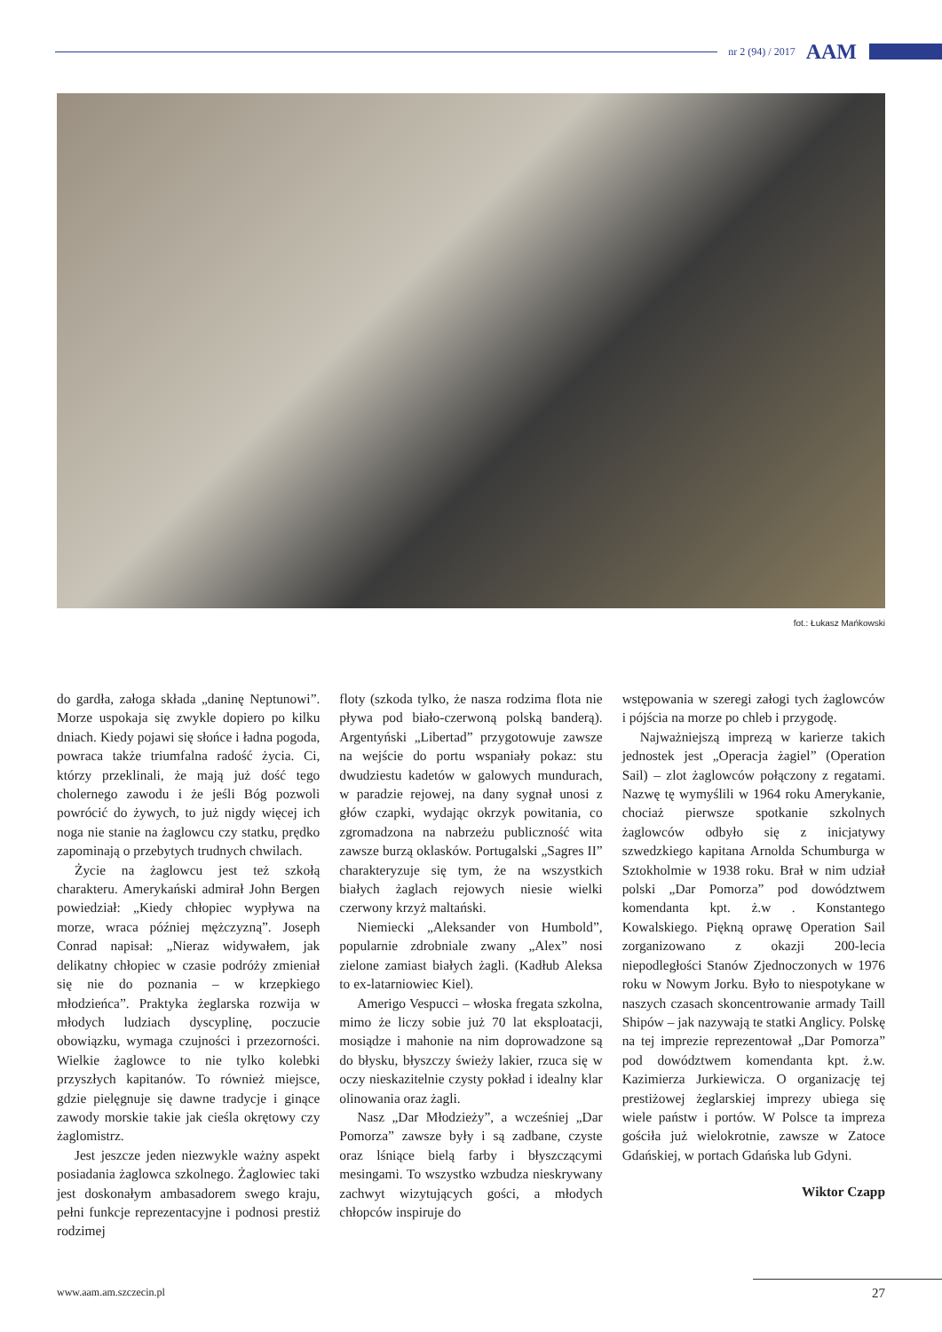nr 2 (94) / 2017 AAM
fot.: Łukasz Mańkowski
do gardła, załoga składa „daninę Neptunowi”. Morze uspokaja się zwykle dopiero po kilku dniach. Kiedy pojawi się słońce i ładna pogoda, powraca także triumfalna radość życia. Ci, którzy przeklinali, że mają już dość tego cholernego zawodu i że jeśli Bóg pozwoli powrócić do żywych, to już nigdy więcej ich noga nie stanie na żaglowcu czy statku, prędko zapominają o przebytych trudnych chwilach.
Życie na żaglowcu jest też szkołą charakteru. Amerykański admirał John Bergen powiedział: „Kiedy chłopiec wypływa na morze, wraca później mężczyzną”. Joseph Conrad napisał: „Nieraz widywałem, jak delikatny chłopiec w czasie podróży zmieniał się nie do poznania – w krzepkiego młodzieńca”. Praktyka żeglarska rozwija w młodych ludziach dyscyplinę, poczucie obowiązku, wymaga czujności i przezorności. Wielkie żaglowce to nie tylko kolebki przyszłych kapitanów. To również miejsce, gdzie pielęgnuje się dawne tradycje i ginące zawody morskie takie jak cieśla okrętowy czy żaglomistrz.
Jest jeszcze jeden niezwykle ważny aspekt posiadania żaglowca szkolnego. Żaglowiec taki jest doskonałym ambasadorem swego kraju, pełni funkcje reprezentacyjne i podnosi prestiż rodzimej
floty (szkoda tylko, że nasza rodzima flota nie pływa pod biało-czerwoną polską banderą). Argentyński „Libertad” przygotowuje zawsze na wejście do portu wspaniały pokaz: stu dwudziestu kadetów w galowych mundurach, w paradzie rejowej, na dany sygnał unosi z głów czapki, wydając okrzyk powitania, co zgromadzona na nabrzeżu publiczność wita zawsze burzą oklasków. Portugalski „Sagres II” charakteryzuje się tym, że na wszystkich białych żaglach rejowych niesie wielki czerwony krzyż maltański.
Niemiecki „Aleksander von Humbold”, popularnie zdrobniale zwany „Alex” nosi zielone zamiast białych żagli. (Kadłub Aleksa to ex-latarniowiec Kiel).
Amerigo Vespucci – włoska fregata szkolna, mimo że liczy sobie już 70 lat eksploatacji, mosiądze i mahonie na nim doprowadzone są do błysku, błyszczy świeży lakier, rzuca się w oczy nieskazitelnie czysty pokład i idealny klar olinowania oraz żagli.
Nasz „Dar Młodzieży”, a wcześniej „Dar Pomorza” zawsze były i są zadbane, czyste oraz lśniące bielą farby i błyszczącymi mesingami. To wszystko wzbudza nieskrywany zachwyt wizytujących gości, a młodych chłopców inspiruje do
wstępowania w szeregi załogi tych żaglowców i pójścia na morze po chleb i przygodę.
Najważniejszą imprezą w karierze takich jednostek jest „Operacja żagiel” (Operation Sail) – zlot żaglowców połączony z regatami. Nazwę tę wymyślili w 1964 roku Amerykanie, chociaż pierwsze spotkanie szkolnych żaglowców odbyło się z inicjatywy szwedzkiego kapitana Arnolda Schumburga w Sztokholmie w 1938 roku. Brał w nim udział polski „Dar Pomorza” pod dowództwem komendanta kpt. ż.w . Konstantego Kowalskiego. Piękną oprawę Operation Sail zorganizowano z okazji 200-lecia niepodległości Stanów Zjednoczonych w 1976 roku w Nowym Jorku. Było to niespotykane w naszych czasach skoncentrowanie armady Taill Shipów – jak nazywają te statki Anglicy. Polskę na tej imprezie reprezentował „Dar Pomorza” pod dowództwem komendanta kpt. ż.w. Kazimierza Jurkiewicza. O organizację tej prestiżowej żeglarskiej imprezy ubiega się wiele państw i portów. W Polsce ta impreza gościła już wielokrotnie, zawsze w Zatoce Gdańskiej, w portach Gdańska lub Gdyni.
Wiktor Czapp
www.aam.am.szczecin.pl 27